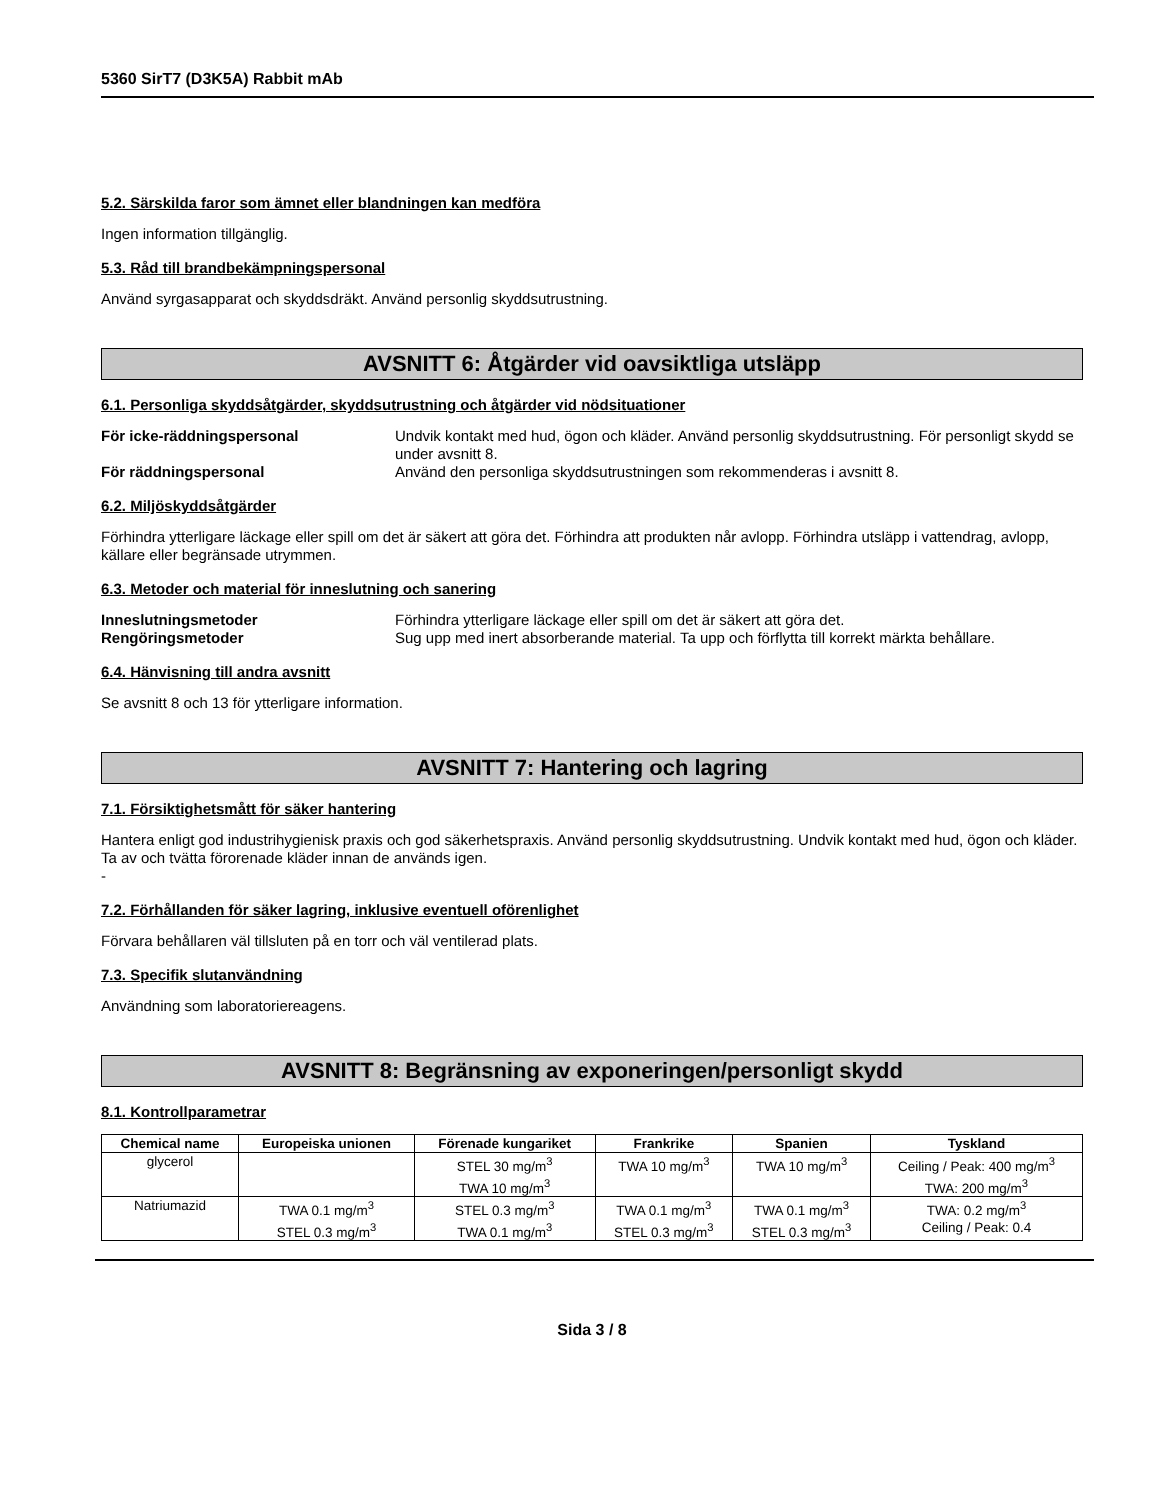5360 SirT7 (D3K5A) Rabbit mAb
5.2. Särskilda faror som ämnet eller blandningen kan medföra
Ingen information tillgänglig.
5.3. Råd till brandbekämpningspersonal
Använd syrgasapparat och skyddsdräkt. Använd personlig skyddsutrustning.
AVSNITT 6: Åtgärder vid oavsiktliga utsläpp
6.1. Personliga skyddsåtgärder, skyddsutrustning och åtgärder vid nödsituationer
För icke-räddningspersonal Undvik kontakt med hud, ögon och kläder. Använd personlig skyddsutrustning. För personligt skydd se under avsnitt 8. För räddningspersonal Använd den personliga skyddsutrustningen som rekommenderas i avsnitt 8.
6.2. Miljöskyddsåtgärder
Förhindra ytterligare läckage eller spill om det är säkert att göra det. Förhindra att produkten når avlopp. Förhindra utsläpp i vattendrag, avlopp, källare eller begränsade utrymmen.
6.3. Metoder och material för inneslutning och sanering
Inneslutningsmetoder Förhindra ytterligare läckage eller spill om det är säkert att göra det. Rengöringsmetoder Sug upp med inert absorberande material. Ta upp och förflytta till korrekt märkta behållare.
6.4. Hänvisning till andra avsnitt
Se avsnitt 8 och 13 för ytterligare information.
AVSNITT 7: Hantering och lagring
7.1. Försiktighetsmått för säker hantering
Hantera enligt god industrihygienisk praxis och god säkerhetspraxis. Använd personlig skyddsutrustning. Undvik kontakt med hud, ögon och kläder. Ta av och tvätta förorenade kläder innan de används igen.
-
7.2. Förhållanden för säker lagring, inklusive eventuell oförenlighet
Förvara behållaren väl tillsluten på en torr och väl ventilerad plats.
7.3. Specifik slutanvändning
Användning som laboratoriereagens.
AVSNITT 8: Begränsning av exponeringen/personligt skydd
8.1. Kontrollparametrar
| Chemical name | Europeiska unionen | Förenade kungariket | Frankrike | Spanien | Tyskland |
| --- | --- | --- | --- | --- | --- |
| glycerol | | STEL 30 mg/m<sup>3</sup> TWA 10 mg/m<sup>3</sup> | TWA 10 mg/m<sup>3</sup> | TWA 10 mg/m<sup>3</sup> | Ceiling / Peak: 400 mg/m<sup>3</sup> TWA: 200 mg/m<sup>3</sup> |
| Natriumazid | TWA 0.1 mg/m<sup>3</sup> STEL 0.3 mg/m<sup>3</sup> | STEL 0.3 mg/m<sup>3</sup> TWA 0.1 mg/m<sup>3</sup> | TWA 0.1 mg/m<sup>3</sup> STEL 0.3 mg/m<sup>3</sup> | TWA 0.1 mg/m<sup>3</sup> STEL 0.3 mg/m<sup>3</sup> | TWA: 0.2 mg/m<sup>3</sup> Ceiling / Peak: 0.4 |
Sida 3 / 8